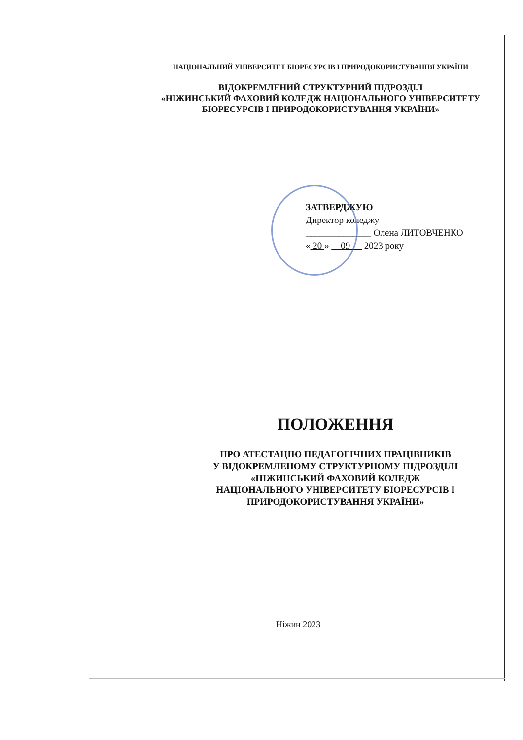НАЦІОНАЛЬНИЙ УНІВЕРСИТЕТ БІОРЕСУРСІВ І ПРИРОДОКОРИСТУВАННЯ УКРАЇНИ
ВІДОКРЕМЛЕНИЙ СТРУКТУРНИЙ ПІДРОЗДІЛ
«НІЖИНСЬКИЙ ФАХОВИЙ КОЛЕДЖ НАЦІОНАЛЬНОГО УНІВЕРСИТЕТУ
БІОРЕСУРСІВ І ПРИРОДОКОРИСТУВАННЯ УКРАЇНИ»
ЗАТВЕРДЖУЮ
Директор коледжу
______________ Олена ЛИТОВЧЕНКО
« 20 » 09 2023 року
ПОЛОЖЕННЯ
ПРО АТЕСТАЦІЮ ПЕДАГОГІЧНИХ ПРАЦІВНИКІВ
У ВІДОКРЕМЛЕНОМУ СТРУКТУРНОМУ ПІДРОЗДІЛІ
«НІЖИНСЬКИЙ ФАХОВИЙ КОЛЕДЖ
НАЦІОНАЛЬНОГО УНІВЕРСИТЕТУ БІОРЕСУРСІВ І
ПРИРОДОКОРИСТУВАННЯ УКРАЇНИ»
Ніжин 2023